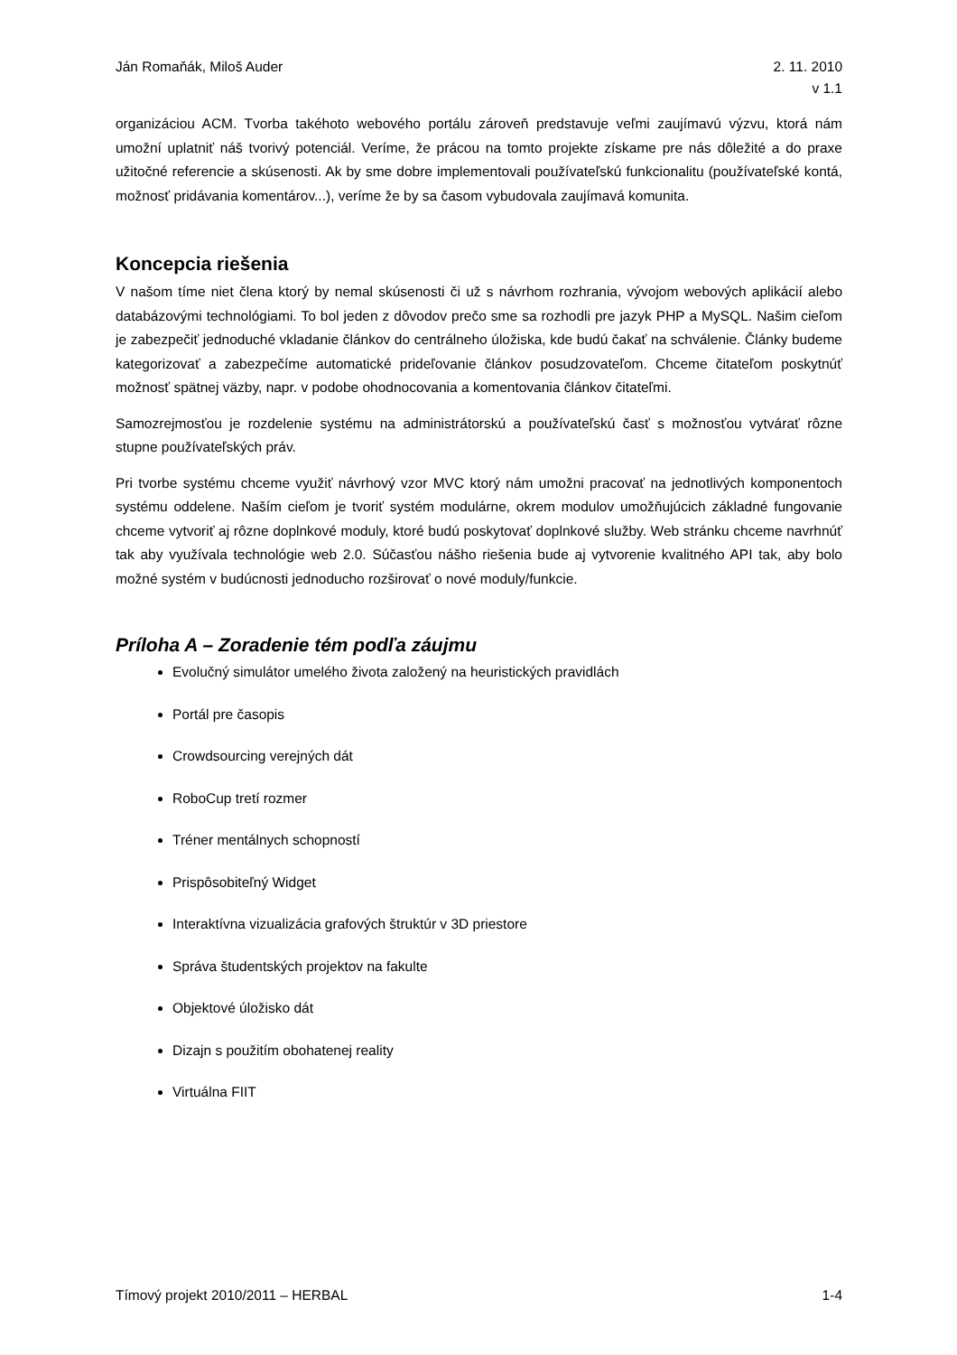Ján Romaňák, Miloš Auder 2. 11. 2010
v 1.1
organizáciou ACM. Tvorba takéhoto webového portálu zároveň predstavuje veľmi zaujímavú výzvu, ktorá nám umožní uplatniť náš tvorivý potenciál. Veríme, že prácou na tomto projekte získame pre nás dôležité a do praxe užitočné referencie a skúsenosti. Ak by sme dobre implementovali používateľskú funkcionalitu (používateľské kontá, možnosť pridávania komentárov...), veríme že by sa časom vybudovala zaujímavá komunita.
Koncepcia riešenia
V našom tíme niet člena ktorý by nemal skúsenosti či už s návrhom rozhrania, vývojom webových aplikácií alebo databázovými technológiami. To bol jeden z dôvodov prečo sme sa rozhodli pre jazyk PHP a MySQL. Našim cieľom je zabezpečiť jednoduché vkladanie článkov do centrálneho úložiska, kde budú čakať na schválenie. Články budeme kategorizovať a zabezpečíme automatické prideľovanie článkov posudzovateľom. Chceme čitateľom poskytnúť možnosť spätnej väzby, napr. v podobe ohodnocovania a komentovania článkov čitateľmi.
Samozrejmosťou je rozdelenie systému na administrátorskú a používateľskú časť s možnosťou vytvárať rôzne stupne používateľských práv.
Pri tvorbe systému chceme využiť návrhový vzor MVC ktorý nám umožni pracovať na jednotlivých komponentoch systému oddelene. Naším cieľom je tvoriť systém modulárne, okrem modulov umožňujúcich základné fungovanie chceme vytvoriť aj rôzne doplnkové moduly, ktoré budú poskytovať doplnkové služby. Web stránku chceme navrhnúť tak aby využívala technológie web 2.0. Súčasťou nášho riešenia bude aj vytvorenie kvalitného API tak, aby bolo možné systém v budúcnosti jednoducho rozširovať o nové moduly/funkcie.
Príloha A – Zoradenie tém podľa záujmu
Evolučný simulátor umelého života založený na heuristických pravidlách
Portál pre časopis
Crowdsourcing verejných dát
RoboCup tretí rozmer
Tréner mentálnych schopností
Prispôsobiteľný Widget
Interaktívna vizualizácia grafových štruktúr v 3D priestore
Správa študentských projektov na fakulte
Objektové úložisko dát
Dizajn s použitím obohatenej reality
Virtuálna FIIT
Tímový projekt 2010/2011 – HERBAL 1-4